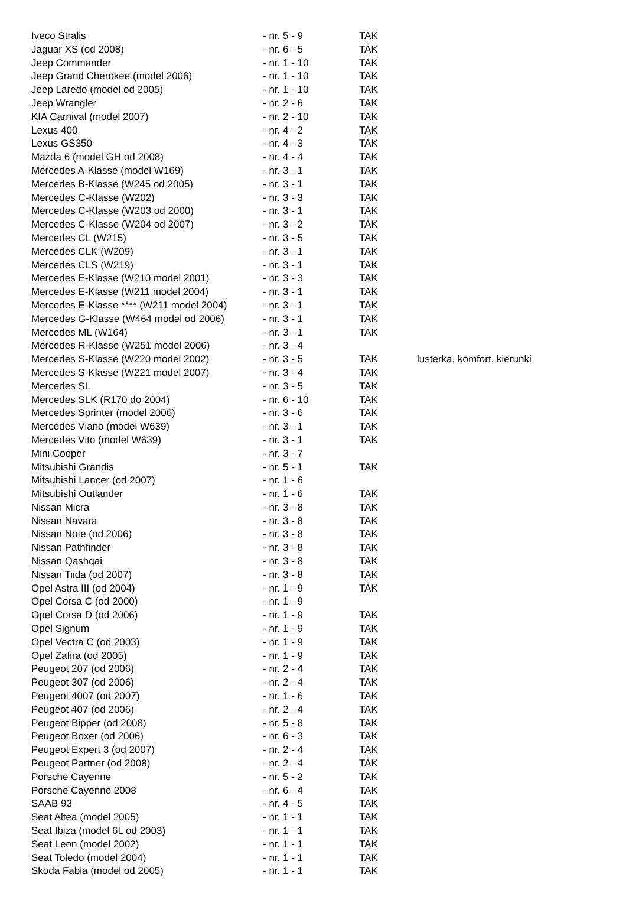| Iveco Stralis | - nr. 5 - 9 | TAK | |
| Jaguar XS (od 2008) | - nr. 6 - 5 | TAK | |
| Jeep Commander | - nr. 1 - 10 | TAK | |
| Jeep Grand Cherokee (model 2006) | - nr. 1 - 10 | TAK | |
| Jeep Laredo (model od 2005) | - nr. 1 - 10 | TAK | |
| Jeep Wrangler | - nr. 2 - 6 | TAK | |
| KIA Carnival (model 2007) | - nr. 2 - 10 | TAK | |
| Lexus 400 | - nr. 4 - 2 | TAK | |
| Lexus GS350 | - nr. 4 - 3 | TAK | |
| Mazda 6 (model GH od 2008) | - nr. 4 - 4 | TAK | |
| Mercedes A-Klasse (model W169) | - nr. 3 - 1 | TAK | |
| Mercedes B-Klasse (W245 od 2005) | - nr. 3 - 1 | TAK | |
| Mercedes C-Klasse (W202) | - nr. 3 - 3 | TAK | |
| Mercedes C-Klasse (W203 od 2000) | - nr. 3 - 1 | TAK | |
| Mercedes C-Klasse (W204 od 2007) | - nr. 3 - 2 | TAK | |
| Mercedes CL (W215) | - nr. 3 - 5 | TAK | |
| Mercedes CLK (W209) | - nr. 3 - 1 | TAK | |
| Mercedes CLS (W219) | - nr. 3 - 1 | TAK | |
| Mercedes E-Klasse (W210 model 2001) | - nr. 3 - 3 | TAK | |
| Mercedes E-Klasse (W211 model 2004) | - nr. 3 - 1 | TAK | |
| Mercedes E-Klasse **** (W211 model 2004) | - nr. 3 - 1 | TAK | |
| Mercedes G-Klasse (W464 model od 2006) | - nr. 3 - 1 | TAK | |
| Mercedes ML (W164) | - nr. 3 - 1 | TAK | |
| Mercedes R-Klasse (W251 model 2006) | - nr. 3 - 4 | | |
| Mercedes S-Klasse (W220 model 2002) | - nr. 3 - 5 | TAK | lusterka, komfort, kierunki |
| Mercedes S-Klasse (W221 model 2007) | - nr. 3 - 4 | TAK | |
| Mercedes SL | - nr. 3 - 5 | TAK | |
| Mercedes SLK (R170 do 2004) | - nr. 6 - 10 | TAK | |
| Mercedes Sprinter (model 2006) | - nr. 3 - 6 | TAK | |
| Mercedes Viano (model W639) | - nr. 3 - 1 | TAK | |
| Mercedes Vito (model W639) | - nr. 3 - 1 | TAK | |
| Mini Cooper | - nr. 3 - 7 | | |
| Mitsubishi Grandis | - nr. 5 - 1 | TAK | |
| Mitsubishi Lancer (od 2007) | - nr. 1 - 6 | | |
| Mitsubishi Outlander | - nr. 1 - 6 | TAK | |
| Nissan Micra | - nr. 3 - 8 | TAK | |
| Nissan Navara | - nr. 3 - 8 | TAK | |
| Nissan Note (od 2006) | - nr. 3 - 8 | TAK | |
| Nissan Pathfinder | - nr. 3 - 8 | TAK | |
| Nissan Qashqai | - nr. 3 - 8 | TAK | |
| Nissan Tiida (od 2007) | - nr. 3 - 8 | TAK | |
| Opel Astra III (od 2004) | - nr. 1 - 9 | TAK | |
| Opel Corsa C (od 2000) | - nr. 1 - 9 | | |
| Opel Corsa D (od 2006) | - nr. 1 - 9 | TAK | |
| Opel Signum | - nr. 1 - 9 | TAK | |
| Opel Vectra C (od 2003) | - nr. 1 - 9 | TAK | |
| Opel Zafira (od 2005) | - nr. 1 - 9 | TAK | |
| Peugeot 207 (od 2006) | - nr. 2 - 4 | TAK | |
| Peugeot 307 (od 2006) | - nr. 2 - 4 | TAK | |
| Peugeot 4007 (od 2007) | - nr. 1 - 6 | TAK | |
| Peugeot 407 (od 2006) | - nr. 2 - 4 | TAK | |
| Peugeot Bipper (od 2008) | - nr. 5 - 8 | TAK | |
| Peugeot Boxer (od 2006) | - nr. 6 - 3 | TAK | |
| Peugeot Expert 3 (od 2007) | - nr. 2 - 4 | TAK | |
| Peugeot Partner (od 2008) | - nr. 2 - 4 | TAK | |
| Porsche Cayenne | - nr. 5 - 2 | TAK | |
| Porsche Cayenne 2008 | - nr. 6 - 4 | TAK | |
| SAAB 93 | - nr. 4 - 5 | TAK | |
| Seat Altea (model 2005) | - nr. 1 - 1 | TAK | |
| Seat Ibiza (model 6L od 2003) | - nr. 1 - 1 | TAK | |
| Seat Leon (model 2002) | - nr. 1 - 1 | TAK | |
| Seat Toledo (model 2004) | - nr. 1 - 1 | TAK | |
| Skoda Fabia (model od 2005) | - nr. 1 - 1 | TAK | |